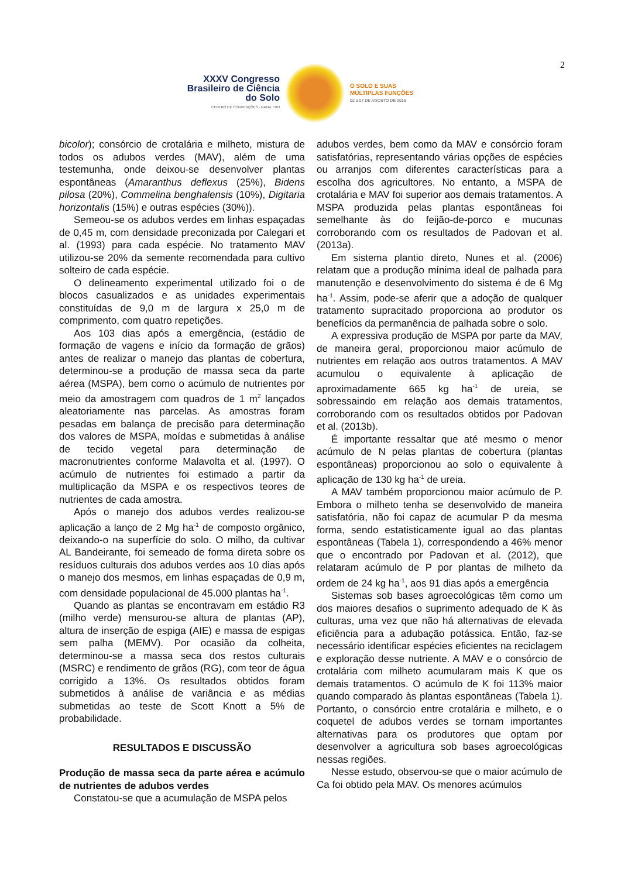2
XXXV Congresso Brasileiro de Ciência do Solo
CENTRO DE CONVENÇÕES - NATAL / RN
O SOLO E SUAS
MÚLTIPLAS FUNÇÕES
02 a 07 DE AGOSTO DE 2015
bicolor); consórcio de crotalária e milheto, mistura de todos os adubos verdes (MAV), além de uma testemunha, onde deixou-se desenvolver plantas espontâneas (Amaranthus deflexus (25%), Bidens pilosa (20%), Commelina benghalensis (10%), Digitaria horizontalis (15%) e outras espécies (30%)).
Semeou-se os adubos verdes em linhas espaçadas de 0,45 m, com densidade preconizada por Calegari et al. (1993) para cada espécie. No tratamento MAV utilizou-se 20% da semente recomendada para cultivo solteiro de cada espécie.
O delineamento experimental utilizado foi o de blocos casualizados e as unidades experimentais constituídas de 9,0 m de largura x 25,0 m de comprimento, com quatro repetições.
Aos 103 dias após a emergência, (estádio de formação de vagens e início da formação de grãos) antes de realizar o manejo das plantas de cobertura, determinou-se a produção de massa seca da parte aérea (MSPA), bem como o acúmulo de nutrientes por meio da amostragem com quadros de 1 m<sup>2</sup> lançados aleatoriamente nas parcelas. As amostras foram pesadas em balança de precisão para determinação dos valores de MSPA, moídas e submetidas à análise de tecido vegetal para determinação de macronutrientes conforme Malavolta et al. (1997). O acúmulo de nutrientes foi estimado a partir da multiplicação da MSPA e os respectivos teores de nutrientes de cada amostra.
Após o manejo dos adubos verdes realizou-se aplicação a lanço de 2 Mg ha<sup>-1</sup> de composto orgânico, deixando-o na superfície do solo. O milho, da cultivar AL Bandeirante, foi semeado de forma direta sobre os resíduos culturais dos adubos verdes aos 10 dias após o manejo dos mesmos, em linhas espaçadas de 0,9 m, com densidade populacional de 45.000 plantas ha<sup>-1</sup>.
Quando as plantas se encontravam em estádio R3 (milho verde) mensurou-se altura de plantas (AP), altura de inserção de espiga (AIE) e massa de espigas sem palha (MEMV). Por ocasião da colheita, determinou-se a massa seca dos restos culturais (MSRC) e rendimento de grãos (RG), com teor de água corrigido a 13%. Os resultados obtidos foram submetidos à análise de variância e as médias submetidas ao teste de Scott Knott a 5% de probabilidade.
RESULTADOS E DISCUSSÃO
Produção de massa seca da parte aérea e acúmulo de nutrientes de adubos verdes
Constatou-se que a acumulação de MSPA pelos
adubos verdes, bem como da MAV e consórcio foram satisfatórias, representando várias opções de espécies ou arranjos com diferentes características para a escolha dos agricultores. No entanto, a MSPA de crotalária e MAV foi superior aos demais tratamentos. A MSPA produzida pelas plantas espontâneas foi semelhante às do feijão-de-porco e mucunas corroborando com os resultados de Padovan et al. (2013a).
Em sistema plantio direto, Nunes et al. (2006) relatam que a produção mínima ideal de palhada para manutenção e desenvolvimento do sistema é de 6 Mg ha<sup>-1</sup>. Assim, pode-se aferir que a adoção de qualquer tratamento supracitado proporciona ao produtor os benefícios da permanência de palhada sobre o solo.
A expressiva produção de MSPA por parte da MAV, de maneira geral, proporcionou maior acúmulo de nutrientes em relação aos outros tratamentos. A MAV acumulou o equivalente à aplicação de aproximadamente 665 kg ha<sup>-1</sup> de ureia, se sobressaindo em relação aos demais tratamentos, corroborando com os resultados obtidos por Padovan et al. (2013b).
É importante ressaltar que até mesmo o menor acúmulo de N pelas plantas de cobertura (plantas espontâneas) proporcionou ao solo o equivalente à aplicação de 130 kg ha<sup>-1</sup> de ureia.
A MAV também proporcionou maior acúmulo de P. Embora o milheto tenha se desenvolvido de maneira satisfatória, não foi capaz de acumular P da mesma forma, sendo estatisticamente igual ao das plantas espontâneas (Tabela 1), correspondendo a 46% menor que o encontrado por Padovan et al. (2012), que relataram acúmulo de P por plantas de milheto da ordem de 24 kg ha<sup>-1</sup>, aos 91 dias após a emergência
Sistemas sob bases agroecológicas têm como um dos maiores desafios o suprimento adequado de K às culturas, uma vez que não há alternativas de elevada eficiência para a adubação potássica. Então, faz-se necessário identificar espécies eficientes na reciclagem e exploração desse nutriente. A MAV e o consórcio de crotalária com milheto acumularam mais K que os demais tratamentos. O acúmulo de K foi 113% maior quando comparado às plantas espontâneas (Tabela 1). Portanto, o consórcio entre crotalária e milheto, e o coquetel de adubos verdes se tornam importantes alternativas para os produtores que optam por desenvolver a agricultura sob bases agroecológicas nessas regiões.
Nesse estudo, observou-se que o maior acúmulo de Ca foi obtido pela MAV. Os menores acúmulos